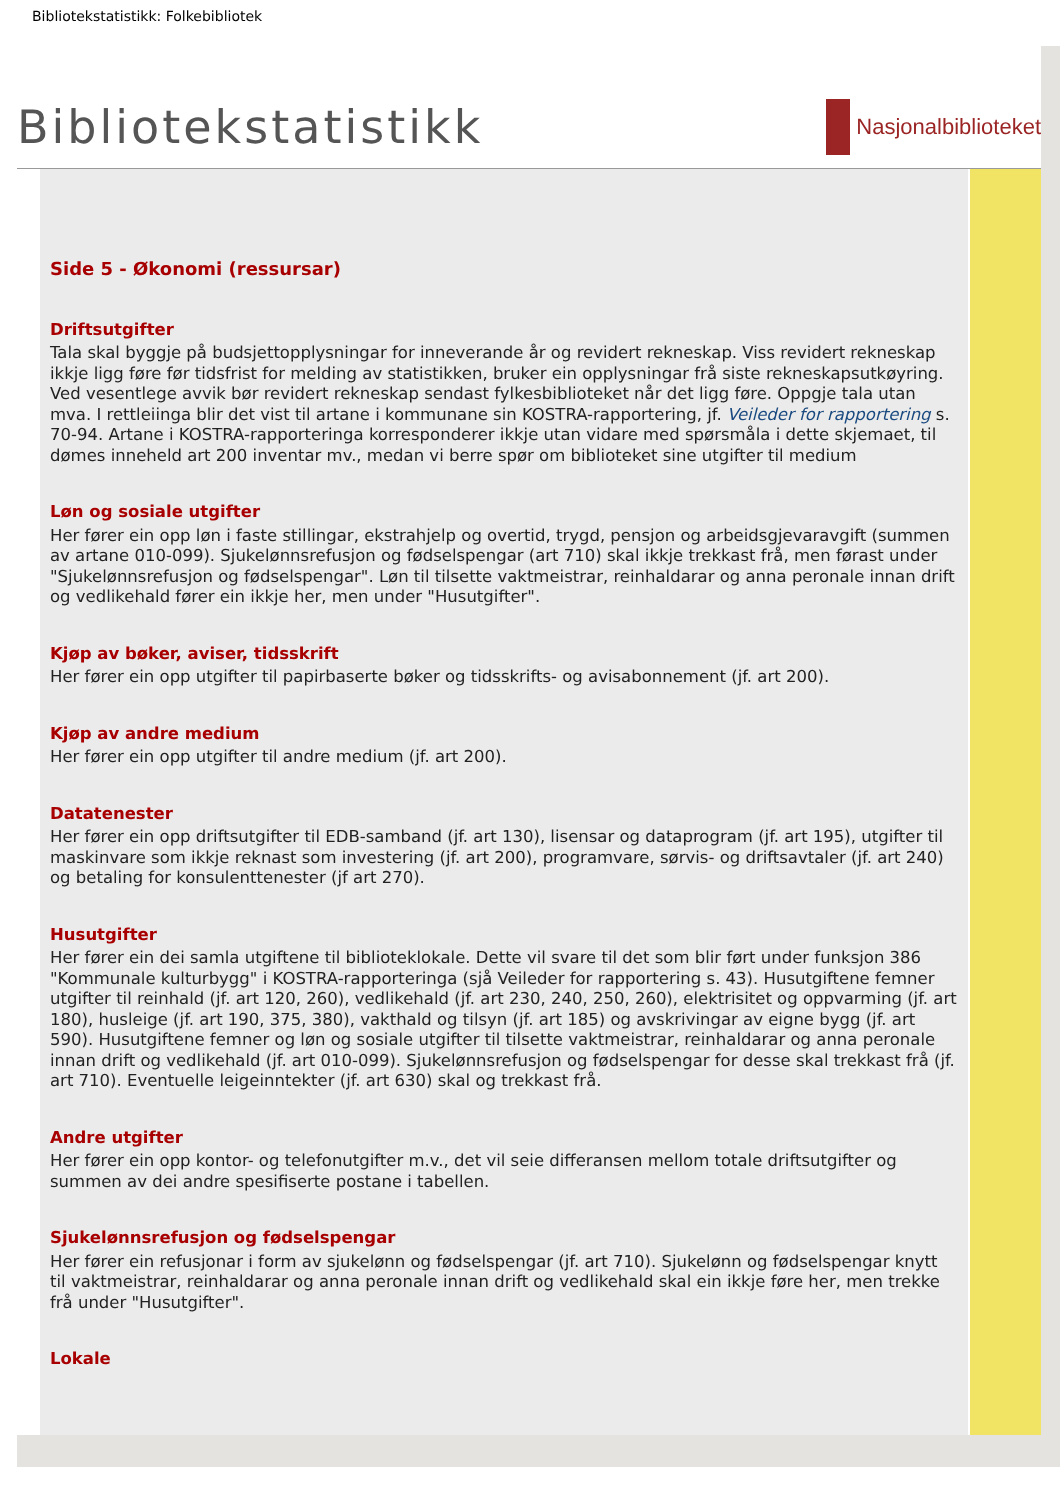Bibliotekstatistikk: Folkebibliotek
Bibliotekstatistikk
Nasjonalbiblioteket
Side 5 - Økonomi (ressursar)
Driftsutgifter
Tala skal byggje på budsjettopplysningar for inneverande år og revidert rekneskap. Viss revidert rekneskap ikkje ligg føre før tidsfrist for melding av statistikken, bruker ein opplysningar frå siste rekneskapsutkøyring. Ved vesentlege avvik bør revidert rekneskap sendast fylkesbiblioteket når det ligg føre. Oppgje tala utan mva. I rettleiinga blir det vist til artane i kommunane sin KOSTRA-rapportering, jf. Veileder for rapportering s. 70-94. Artane i KOSTRA-rapporteringa korresponderer ikkje utan vidare med spørsmåla i dette skjemaet, til dømes inneheld art 200 inventar mv., medan vi berre spør om biblioteket sine utgifter til medium
Løn og sosiale utgifter
Her fører ein opp løn i faste stillingar, ekstrahjelp og overtid, trygd, pensjon og arbeidsgjevaravgift (summen av artane 010-099). Sjukelønnsrefusjon og fødselspengar (art 710) skal ikkje trekkast frå, men førast under "Sjukelønnsrefusjon og fødselspengar". Løn til tilsette vaktmeistrar, reinhaldarar og anna peronale innan drift og vedlikehald fører ein ikkje her, men under "Husutgifter".
Kjøp av bøker, aviser, tidsskrift
Her fører ein opp utgifter til papirbaserte bøker og tidsskrifts- og avisabonnement (jf. art 200).
Kjøp av andre medium
Her fører ein opp utgifter til andre medium (jf. art 200).
Datatenester
Her fører ein opp driftsutgifter til EDB-samband (jf. art 130), lisensar og dataprogram (jf. art 195), utgifter til maskinvare som ikkje reknast som investering (jf. art 200), programvare, sørvis- og driftsavtaler (jf. art 240) og betaling for konsulenttenester (jf art 270).
Husutgifter
Her fører ein dei samla utgiftene til biblioteklokale. Dette vil svare til det som blir ført under funksjon 386 "Kommunale kulturbygg" i KOSTRA-rapporteringa (sjå Veileder for rapportering s. 43). Husutgiftene femner utgifter til reinhald (jf. art 120, 260), vedlikehald (jf. art 230, 240, 250, 260), elektrisitet og oppvarming (jf. art 180), husleige (jf. art 190, 375, 380), vakthald og tilsyn (jf. art 185) og avskrivingar av eigne bygg (jf. art 590). Husutgiftene femner og løn og sosiale utgifter til tilsette vaktmeistrar, reinhaldarar og anna peronale innan drift og vedlikehald (jf. art 010-099). Sjukelønnsrefusjon og fødselspengar for desse skal trekkast frå (jf. art 710). Eventuelle leigeinntekter (jf. art 630) skal og trekkast frå.
Andre utgifter
Her fører ein opp kontor- og telefonutgifter m.v., det vil seie differansen mellom totale driftsutgifter og summen av dei andre spesifiserte postane i tabellen.
Sjukelønnsrefusjon og fødselspengar
Her fører ein refusjonar i form av sjukelønn og fødselspengar (jf. art 710). Sjukelønn og fødselspengar knytt til vaktmeistrar, reinhaldarar og anna peronale innan drift og vedlikehald skal ein ikkje føre her, men trekke frå under "Husutgifter".
Lokale